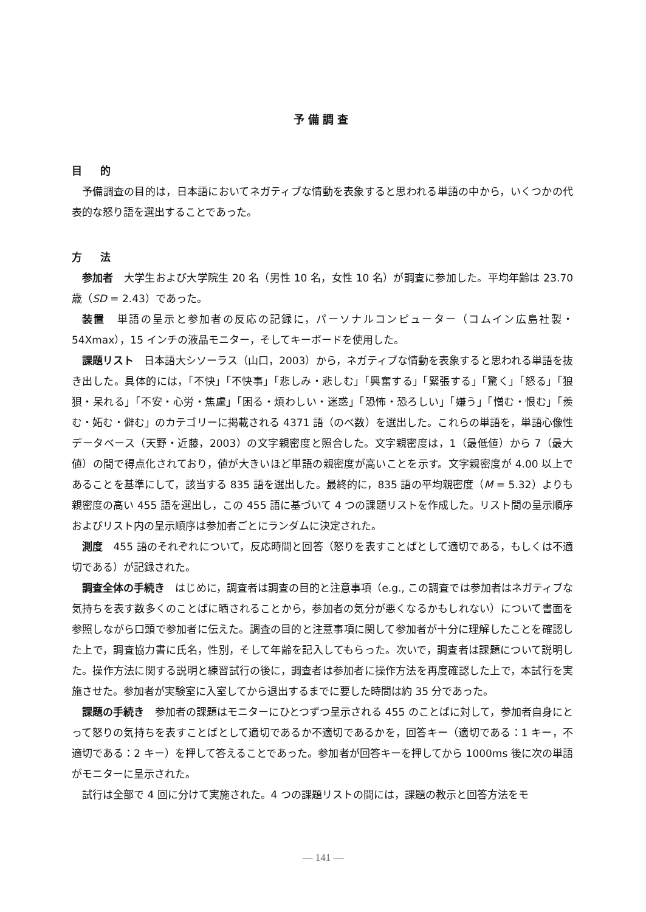予備調査
目的
予備調査の目的は，日本語においてネガティブな情動を表象すると思われる単語の中から，いくつかの代表的な怒り語を選出することであった。
方法
参加者　大学生および大学院生 20 名（男性 10 名，女性 10 名）が調査に参加した。平均年齢は 23.70 歳（SD = 2.43）であった。
装置　単語の呈示と参加者の反応の記録に，パーソナルコンピューター（コムイン広島社製・54Xmax），15 インチの液晶モニター，そしてキーボードを使用した。
課題リスト　日本語大シソーラス（山口，2003）から，ネガティブな情動を表象すると思われる単語を抜き出した。具体的には，「不快」「不快事」「悲しみ・悲しむ」「興奮する」「緊張する」「驚く」「怒る」「狼狽・呆れる」「不安・心労・焦慮」「困る・煩わしい・迷惑」「恐怖・恐ろしい」「嫌う」「憎む・恨む」「羨む・妬む・僻む」のカテゴリーに掲載される 4371 語（のべ数）を選出した。これらの単語を，単語心像性データベース（天野・近藤，2003）の文字親密度と照合した。文字親密度は，1（最低値）から 7（最大値）の間で得点化されており，値が大きいほど単語の親密度が高いことを示す。文字親密度が 4.00 以上であることを基準にして，該当する 835 語を選出した。最終的に，835 語の平均親密度（M = 5.32）よりも親密度の高い 455 語を選出し，この 455 語に基づいて 4 つの課題リストを作成した。リスト間の呈示順序およびリスト内の呈示順序は参加者ごとにランダムに決定された。
測度　455 語のそれぞれについて，反応時間と回答（怒りを表すことばとして適切である，もしくは不適切である）が記録された。
調査全体の手続き　はじめに，調査者は調査の目的と注意事項（e.g., この調査では参加者はネガティブな気持ちを表す数多くのことばに晒されることから，参加者の気分が悪くなるかもしれない）について書面を参照しながら口頭で参加者に伝えた。調査の目的と注意事項に関して参加者が十分に理解したことを確認した上で，調査協力書に氏名，性別，そして年齢を記入してもらった。次いで，調査者は課題について説明した。操作方法に関する説明と練習試行の後に，調査者は参加者に操作方法を再度確認した上で，本試行を実施させた。参加者が実験室に入室してから退出するまでに要した時間は約 35 分であった。
課題の手続き　参加者の課題はモニターにひとつずつ呈示される 455 のことばに対して，参加者自身にとって怒りの気持ちを表すことばとして適切であるか不適切であるかを，回答キー（適切である：1 キー，不適切である：2 キー）を押して答えることであった。参加者が回答キーを押してから 1000ms 後に次の単語がモニターに呈示された。
試行は全部で 4 回に分けて実施された。4 つの課題リストの間には，課題の教示と回答方法をモ
— 141 —